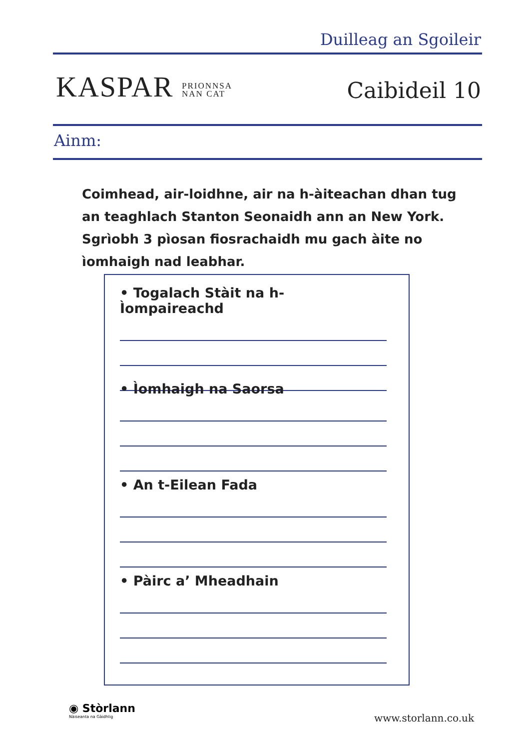Duilleag an Sgoileir
KASPAR PRIONNSA
NAN CAT
Caibideil 10
Ainm:
Coimhead, air-loidhne, air na h-àiteachan dhan tug an teaghlach Stanton Seonaidh ann an New York. Sgrìobh 3 pìosan fiosrachaidh mu gach àite no ìomhaigh nad leabhar.
• Togalach Stàit na h-Ìompaireachd
• Ìomhaigh na Saorsa
• An t-Eilean Fada
• Pàirc a’ Mheadhain
◉ Stòrlann
Nàiseanta na Gàidhlig
www.storlann.co.uk